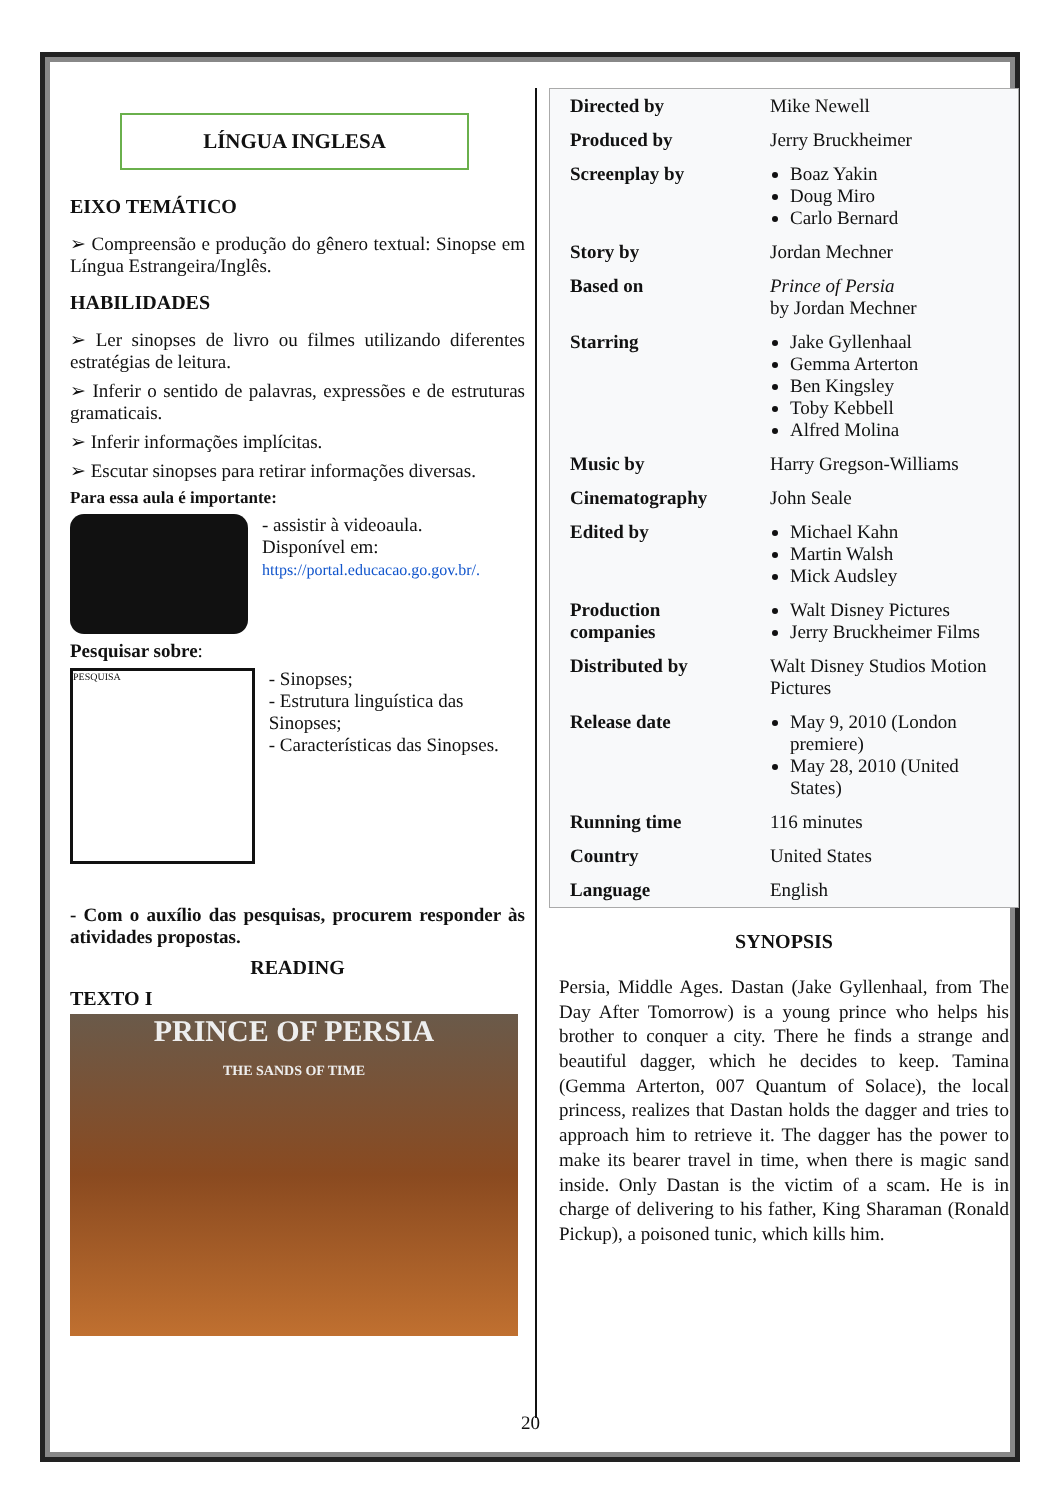LÍNGUA INGLESA
EIXO TEMÁTICO
➢ Compreensão e produção do gênero textual: Sinopse em Língua Estrangeira/Inglês.
HABILIDADES
➢ Ler sinopses de livro ou filmes utilizando diferentes estratégias de leitura.
➢ Inferir o sentido de palavras, expressões e de estruturas gramaticais.
➢ Inferir informações implícitas.
➢ Escutar sinopses para retirar informações diversas.
Para essa aula é importante:
- assistir à videoaula.
Disponível em:
https://portal.educacao.go.gov.br/.
Pesquisar sobre:
PESQUISA
- Sinopses;
- Estrutura linguística das Sinopses;
- Características das Sinopses.
- Com o auxílio das pesquisas, procurem responder às atividades propostas.
READING
TEXTO I
PRINCE OF PERSIA
THE SANDS OF TIME
| Directed by | Mike Newell |
| Produced by | Jerry Bruckheimer |
| Screenplay by | Boaz Yakin Doug Miro Carlo Bernard |
| Story by | Jordan Mechner |
| Based on | Prince of Persia by Jordan Mechner |
| Starring | Jake Gyllenhaal Gemma Arterton Ben Kingsley Toby Kebbell Alfred Molina |
| Music by | Harry Gregson-Williams |
| Cinematography | John Seale |
| Edited by | Michael Kahn Martin Walsh Mick Audsley |
| Production companies | Walt Disney Pictures Jerry Bruckheimer Films |
| Distributed by | Walt Disney Studios Motion Pictures |
| Release date | May 9, 2010 (London premiere) May 28, 2010 (United States) |
| Running time | 116 minutes |
| Country | United States |
| Language | English |
SYNOPSIS
Persia, Middle Ages. Dastan (Jake Gyllenhaal, from The Day After Tomorrow) is a young prince who helps his brother to conquer a city. There he finds a strange and beautiful dagger, which he decides to keep. Tamina (Gemma Arterton, 007 Quantum of Solace), the local princess, realizes that Dastan holds the dagger and tries to approach him to retrieve it. The dagger has the power to make its bearer travel in time, when there is magic sand inside. Only Dastan is the victim of a scam. He is in charge of delivering to his father, King Sharaman (Ronald Pickup), a poisoned tunic, which kills him.
20